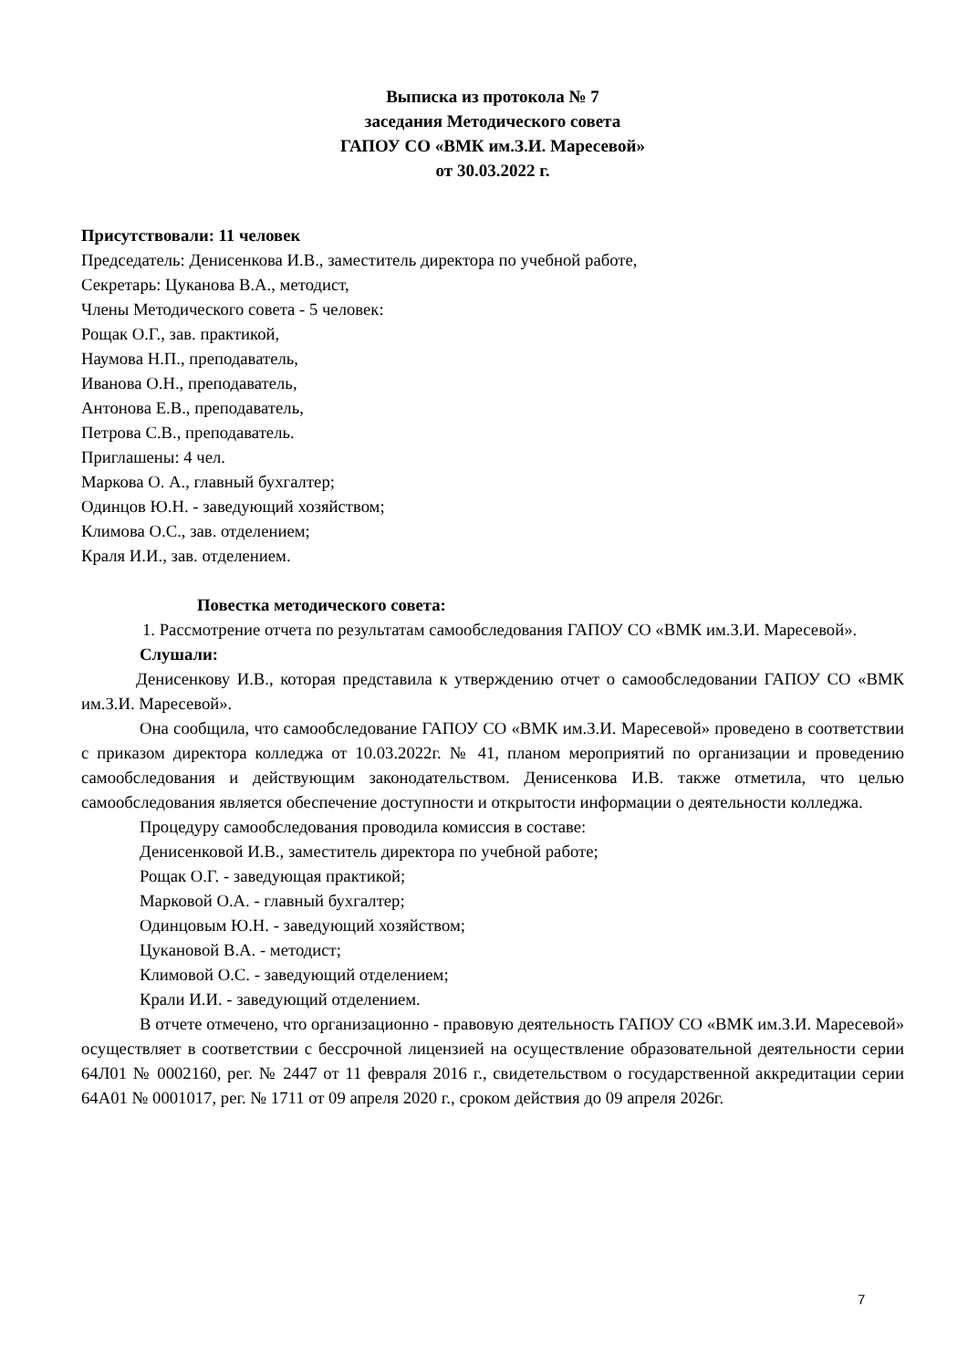Выписка из протокола № 7
заседания Методического совета
ГАПОУ СО «ВМК им.З.И. Маресевой»
от 30.03.2022 г.
Присутствовали: 11 человек
Председатель: Денисенкова И.В., заместитель директора по учебной работе,
Секретарь: Цуканова В.А., методист,
Члены Методического совета - 5 человек:
Рощак О.Г., зав. практикой,
Наумова Н.П., преподаватель,
Иванова О.Н., преподаватель,
Антонова Е.В., преподаватель,
Петрова С.В., преподаватель.
Приглашены: 4 чел.
Маркова О. А., главный бухгалтер;
Одинцов Ю.Н. - заведующий хозяйством;
Климова О.С., зав. отделением;
Краля И.И., зав. отделением.
Повестка методического совета:
1. Рассмотрение отчета по результатам самообследования ГАПОУ СО «ВМК им.З.И. Маресевой».
Слушали:
Денисенкову И.В., которая представила к утверждению отчет о самообследовании ГАПОУ СО «ВМК им.З.И. Маресевой».
Она сообщила, что самообследование ГАПОУ СО «ВМК им.З.И. Маресевой» проведено в соответствии с приказом директора колледжа от 10.03.2022г. № 41, планом мероприятий по организации и проведению самообследования и действующим законодательством. Денисенкова И.В. также отметила, что целью самообследования является обеспечение доступности и открытости информации о деятельности колледжа.
Процедуру самообследования проводила комиссия в составе:
Денисенковой И.В., заместитель директора по учебной работе;
Рощак О.Г. - заведующая практикой;
Марковой О.А. - главный бухгалтер;
Одинцовым Ю.Н. - заведующий хозяйством;
Цукановой В.А. - методист;
Климовой О.С. - заведующий отделением;
Крали И.И. - заведующий отделением.
В отчете отмечено, что организационно - правовую деятельность ГАПОУ СО «ВМК им.З.И. Маресевой» осуществляет в соответствии с бессрочной лицензией на осуществление образовательной деятельности серии 64Л01 № 0002160, рег. № 2447 от 11 февраля 2016 г., свидетельством о государственной аккредитации серии 64А01 № 0001017, рег. № 1711 от 09 апреля 2020 г., сроком действия до 09 апреля 2026г.
7